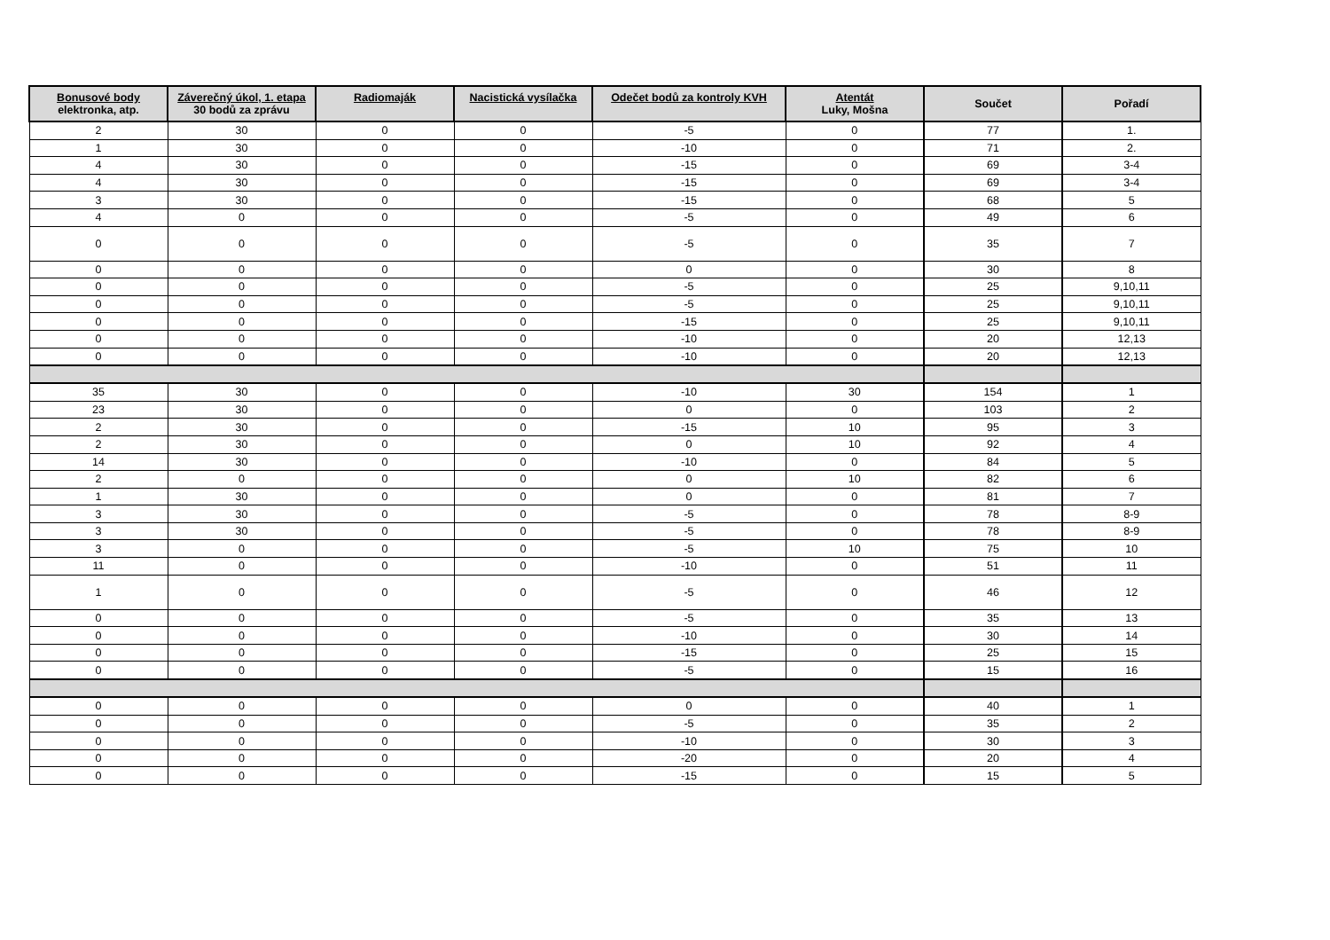| Bonusové body elektronka, atp. | Záverečný úkol, 1. etapa 30 bodů za zprávu | Radiomaják | Nacistická vysílačka | Odečet bodů za kontroly KVH | Atentát Luky, Mošna | Součet | Pořadí |
| --- | --- | --- | --- | --- | --- | --- | --- |
| 2 | 30 | 0 | 0 | -5 | 0 | 77 | 1. |
| 1 | 30 | 0 | 0 | -10 | 0 | 71 | 2. |
| 4 | 30 | 0 | 0 | -15 | 0 | 69 | 3-4 |
| 4 | 30 | 0 | 0 | -15 | 0 | 69 | 3-4 |
| 3 | 30 | 0 | 0 | -15 | 0 | 68 | 5 |
| 4 | 0 | 0 | 0 | -5 | 0 | 49 | 6 |
| 0 | 0 | 0 | 0 | -5 | 0 | 35 | 7 |
| 0 | 0 | 0 | 0 | 0 | 0 | 30 | 8 |
| 0 | 0 | 0 | 0 | -5 | 0 | 25 | 9,10,11 |
| 0 | 0 | 0 | 0 | -5 | 0 | 25 | 9,10,11 |
| 0 | 0 | 0 | 0 | -15 | 0 | 25 | 9,10,11 |
| 0 | 0 | 0 | 0 | -10 | 0 | 20 | 12,13 |
| 0 | 0 | 0 | 0 | -10 | 0 | 20 | 12,13 |
| 35 | 30 | 0 | 0 | -10 | 30 | 154 | 1 |
| 23 | 30 | 0 | 0 | 0 | 0 | 103 | 2 |
| 2 | 30 | 0 | 0 | -15 | 10 | 95 | 3 |
| 2 | 30 | 0 | 0 | 0 | 10 | 92 | 4 |
| 14 | 30 | 0 | 0 | -10 | 0 | 84 | 5 |
| 2 | 0 | 0 | 0 | 0 | 10 | 82 | 6 |
| 1 | 30 | 0 | 0 | 0 | 0 | 81 | 7 |
| 3 | 30 | 0 | 0 | -5 | 0 | 78 | 8-9 |
| 3 | 30 | 0 | 0 | -5 | 0 | 78 | 8-9 |
| 3 | 0 | 0 | 0 | -5 | 10 | 75 | 10 |
| 11 | 0 | 0 | 0 | -10 | 0 | 51 | 11 |
| 1 | 0 | 0 | 0 | -5 | 0 | 46 | 12 |
| 0 | 0 | 0 | 0 | -5 | 0 | 35 | 13 |
| 0 | 0 | 0 | 0 | -10 | 0 | 30 | 14 |
| 0 | 0 | 0 | 0 | -15 | 0 | 25 | 15 |
| 0 | 0 | 0 | 0 | -5 | 0 | 15 | 16 |
| 0 | 0 | 0 | 0 | 0 | 0 | 40 | 1 |
| 0 | 0 | 0 | 0 | -5 | 0 | 35 | 2 |
| 0 | 0 | 0 | 0 | -10 | 0 | 30 | 3 |
| 0 | 0 | 0 | 0 | -20 | 0 | 20 | 4 |
| 0 | 0 | 0 | 0 | -15 | 0 | 15 | 5 |